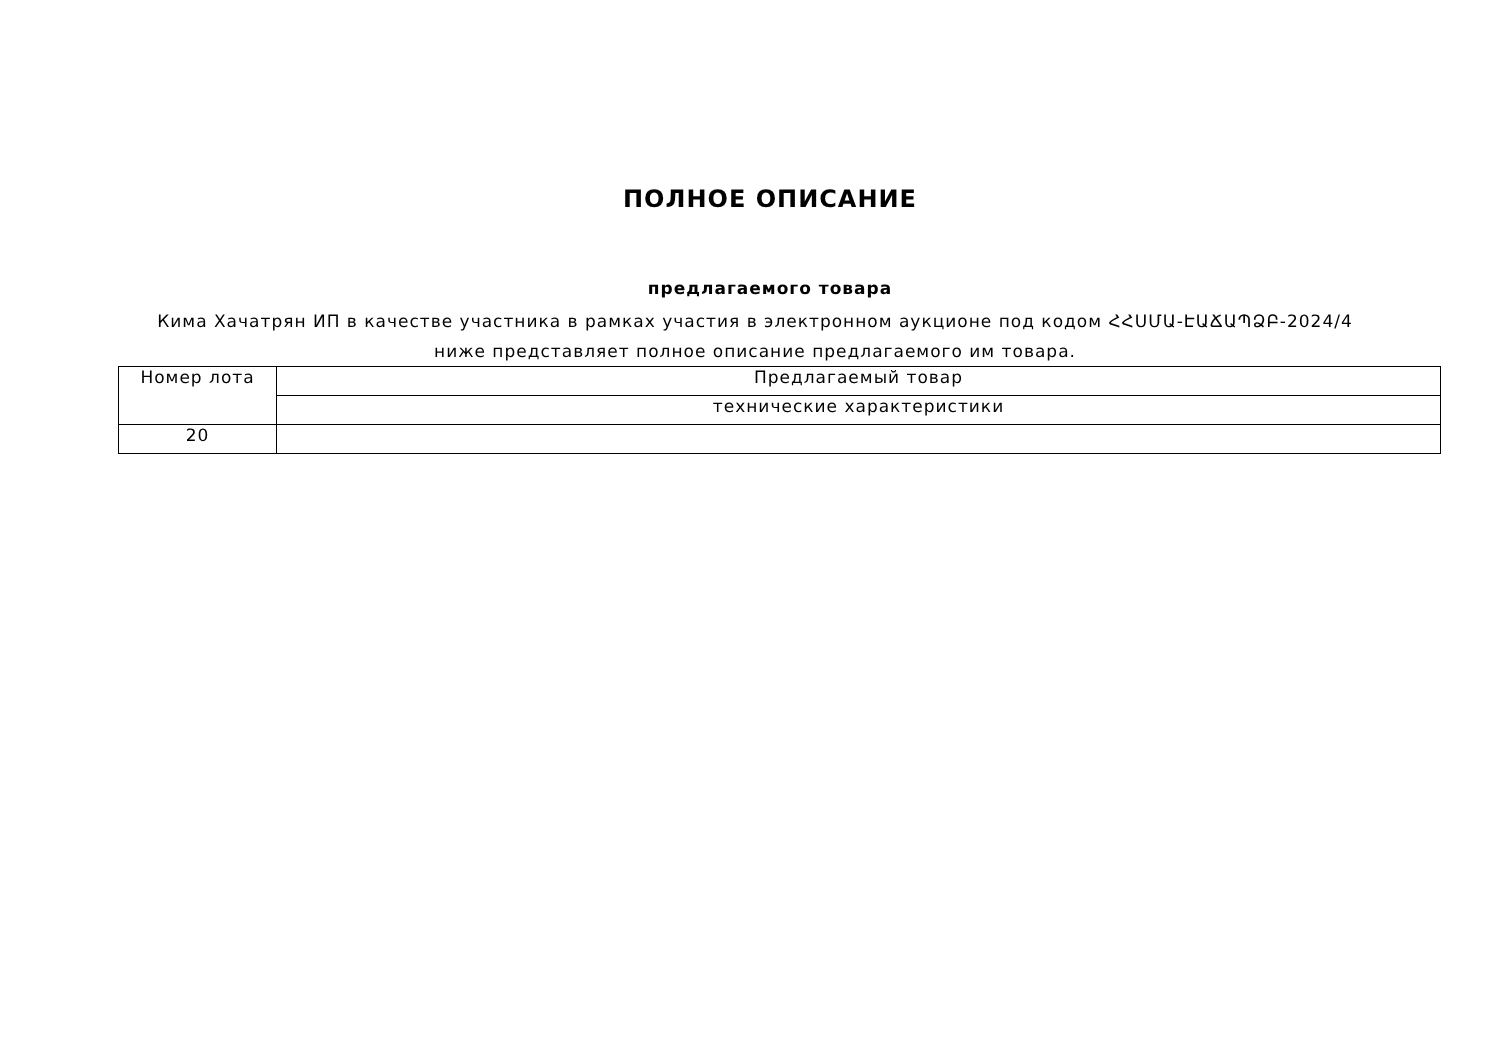ПОЛНОЕ ОПИСАНИЕ
предлагаемого товара
Кима Хачатрян ИП в качестве участника в рамках участия в электронном аукционе под кодом ՀՀՍՄԱ-ԷԱՃԱՊՁԲ-2024/4 ниже представляет полное описание предлагаемого им товара.
| Номер лота | Предлагаемый товар |
| | технические характеристики |
| 20 | |